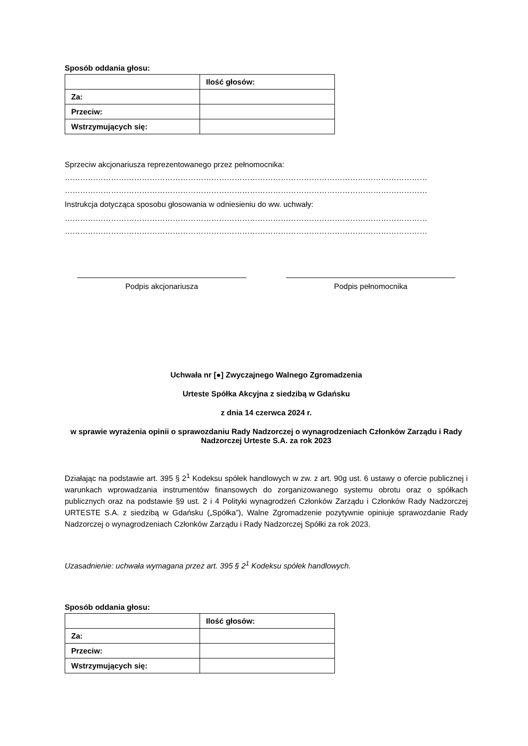Sposób oddania głosu:
| | Ilość głosów: |
| Za: | |
| Przeciw: | |
| Wstrzymujących się: | |
Sprzeciw akcjonariusza reprezentowanego przez pełnomocnika:
……………………………………………………………………………………………………………………………
……………………………………………………………………………………………………………………………
Instrukcja dotycząca sposobu głosowania w odniesieniu do ww. uchwały:
……………………………………………………………………………………………………………………………
……………………………………………………………………………………………………………………………
Podpis akcjonariusza Podpis pełnomocnika
Uchwała nr [●] Zwyczajnego Walnego Zgromadzenia
Urteste Spółka Akcyjna z siedzibą w Gdańsku
z dnia 14 czerwca 2024 r.
w sprawie wyrażenia opinii o sprawozdaniu Rady Nadzorczej o wynagrodzeniach Członków Zarządu i Rady Nadzorczej Urteste S.A. za rok 2023
Działając na podstawie art. 395 § 2<sup>1</sup> Kodeksu spółek handlowych w zw. z art. 90g ust. 6 ustawy o ofercie publicznej i warunkach wprowadzania instrumentów finansowych do zorganizowanego systemu obrotu oraz o spółkach publicznych oraz na podstawie §9 ust. 2 i 4 Polityki wynagrodzeń Członków Zarządu i Członków Rady Nadzorczej URTESTE S.A. z siedzibą w Gdańsku („Spółka”), Walne Zgromadzenie pozytywnie opiniuje sprawozdanie Rady Nadzorczej o wynagrodzeniach Członków Zarządu i Rady Nadzorczej Spółki za rok 2023.
Uzasadnienie: uchwała wymagana przez art. 395 § 2<sup>1</sup> Kodeksu spółek handlowych.
Sposób oddania głosu:
| | Ilość głosów: |
| Za: | |
| Przeciw: | |
| Wstrzymujących się: | |